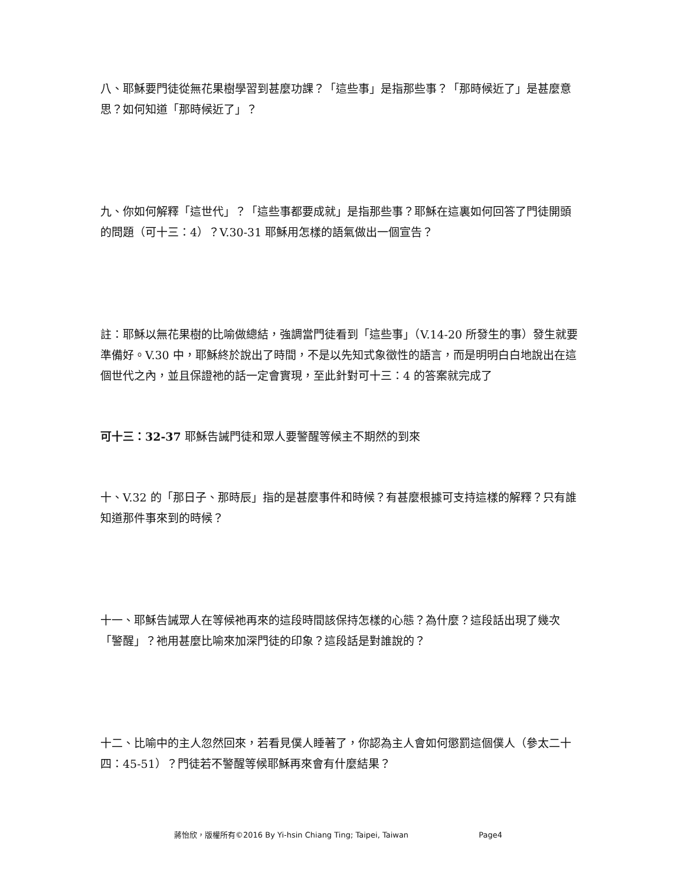八、耶穌要門徒從無花果樹學習到甚麼功課？「這些事」是指那些事？「那時候近了」是甚麼意思？如何知道「那時候近了」？
九、你如何解釋「這世代」？「這些事都要成就」是指那些事？耶穌在這裏如何回答了門徒開頭的問題（可十三：4）？V.30-31 耶穌用怎樣的語氣做出一個宣告？
註：耶穌以無花果樹的比喻做總結，強調當門徒看到「這些事」（V.14-20 所發生的事）發生就要準備好。V.30 中，耶穌終於說出了時間，不是以先知式象徵性的語言，而是明明白白地說出在這個世代之內，並且保證祂的話一定會實現，至此針對可十三：4 的答案就完成了
可十三：32-37 耶穌告誡門徒和眾人要警醒等候主不期然的到來
十、V.32 的「那日子、那時辰」指的是甚麼事件和時候？有甚麼根據可支持這樣的解釋？只有誰知道那件事來到的時候？
十一、耶穌告誡眾人在等候祂再來的這段時間該保持怎樣的心態？為什麼？這段話出現了幾次「警醒」？祂用甚麼比喻來加深門徒的印象？這段話是對誰說的？
十二、比喻中的主人忽然回來，若看見僕人睡著了，你認為主人會如何懲罰這個僕人（參太二十四：45-51）？門徒若不警醒等候耶穌再來會有什麼結果？
蔣怡欣，版權所有©2016 By Yi-hsin Chiang Ting; Taipei, Taiwan Page4